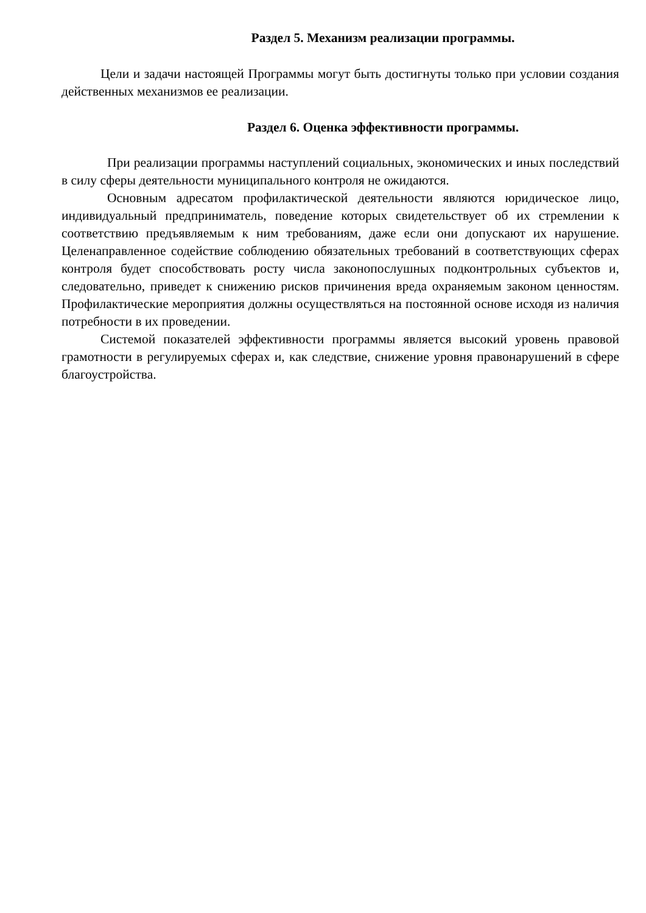Раздел 5. Механизм реализации программы.
Цели и задачи настоящей Программы могут быть достигнуты только при условии создания действенных механизмов ее реализации.
Раздел 6. Оценка эффективности программы.
При реализации программы наступлений социальных, экономических и иных последствий в силу сферы деятельности муниципального контроля не ожидаются.
Основным адресатом профилактической деятельности являются юридическое лицо, индивидуальный предприниматель, поведение которых свидетельствует об их стремлении к соответствию предъявляемым к ним требованиям, даже если они допускают их нарушение. Целенаправленное содействие соблюдению обязательных требований в соответствующих сферах контроля будет способствовать росту числа законопослушных подконтрольных субъектов и, следовательно, приведет к снижению рисков причинения вреда охраняемым законом ценностям. Профилактические мероприятия должны осуществляться на постоянной основе исходя из наличия потребности в их проведении.
Системой показателей эффективности программы является высокий уровень правовой грамотности в регулируемых сферах и, как следствие, снижение уровня правонарушений в сфере благоустройства.